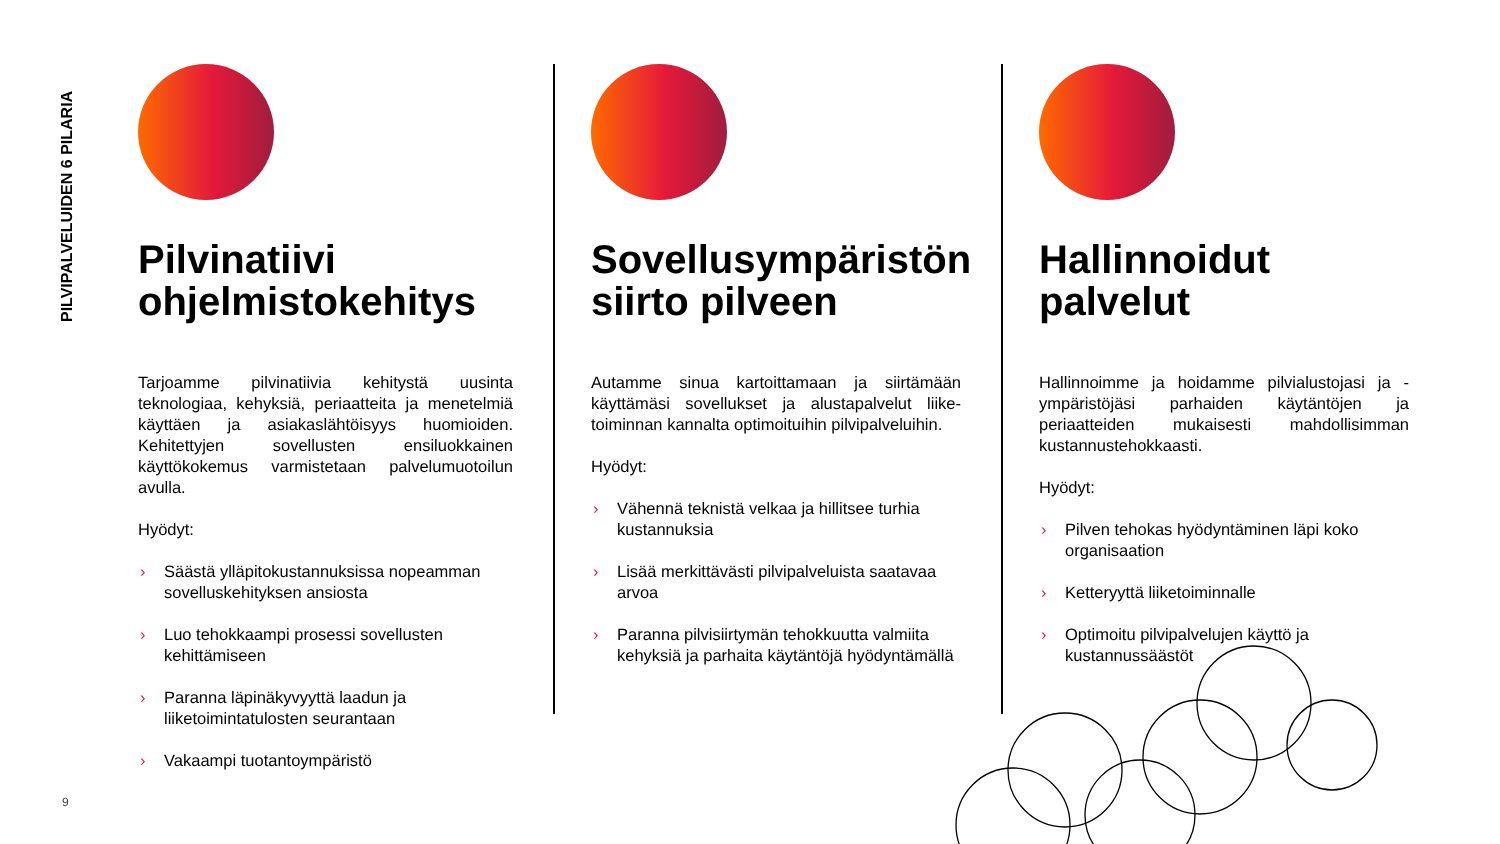PILVIPALVELUIDEN 6 PILARIA
Pilvinatiivi ohjelmistokehitys
Tarjoamme pilvinatiivia kehitystä uusinta teknologiaa, kehyksiä, periaatteita ja menetelmiä käyttäen ja asiakaslähtöisyys huomioiden. Kehitettyjen sovellusten ensiluokkainen käyttökokemus varmistetaan palvelumuotoilun avulla.
Hyödyt:
› Säästä ylläpitokustannuksissa nopeamman sovelluskehityksen ansiosta
› Luo tehokkaampi prosessi sovellusten kehittämiseen
› Paranna läpinäkyvyyttä laadun ja liiketoimintatulosten seurantaan
› Vakaampi tuotantoympäristö
Sovellusympäristön siirto pilveen
Autamme sinua kartoittamaan ja siirtämään käyttämäsi sovellukset ja alustapalvelut liike­toiminnan kannalta optimoituihin pilvipalveluihin.
Hyödyt:
› Vähennä teknistä velkaa ja hillitsee turhia kustannuksia
› Lisää merkittävästi pilvipalveluista saatavaa arvoa
› Paranna pilvisiirtymän tehokkuutta valmiita kehyksiä ja parhaita käytäntöjä hyödyntämällä
Hallinnoidut palvelut
Hallinnoimme ja hoidamme pilvialustojasi ja -ympäristöjäsi parhaiden käytäntöjen ja periaatteiden mukaisesti mahdollisimman kustannustehokkaasti.
Hyödyt:
› Pilven tehokas hyödyntäminen läpi koko organisaation
› Ketteryyttä liiketoiminnalle
› Optimoitu pilvipalvelujen käyttö ja kustannussäästöt
9